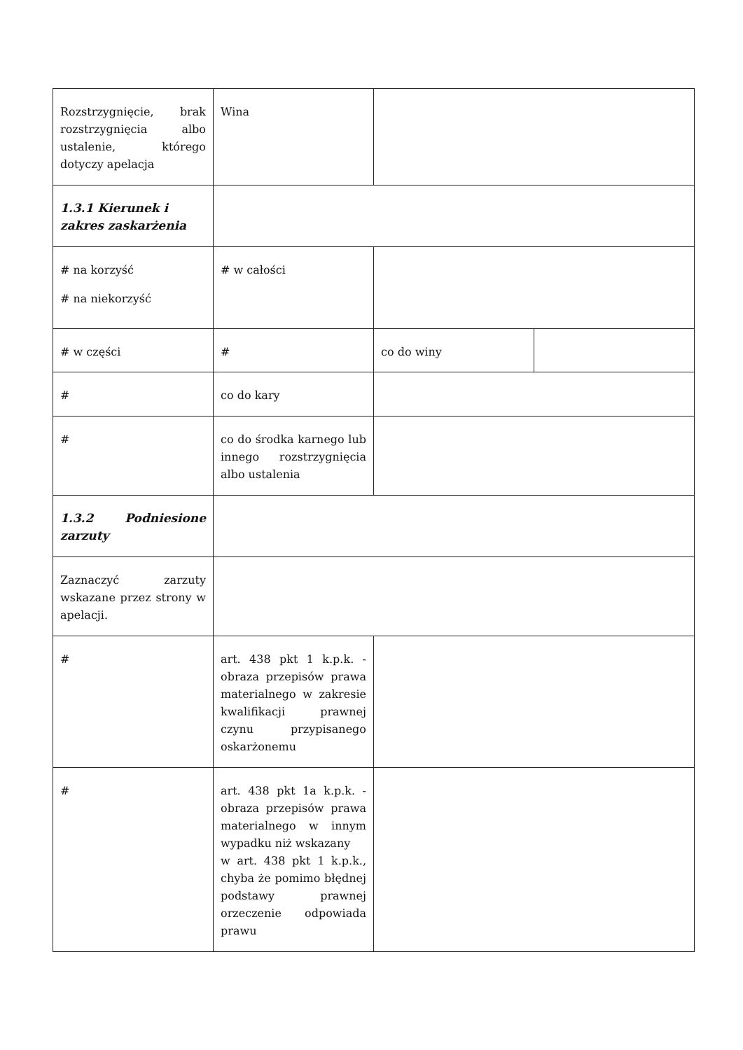| Rozstrzygnięcie, brak rozstrzygnięcia albo ustalenie, którego dotyczy apelacja | Wina | | |
| 1.3.1 Kierunek i zakres zaskarżenia | | | |
| # na korzyść # na niekorzyść | # w całości | | |
| # w części | # | co do winy | |
| # | co do kary | | |
| # | co do środka karnego lub innego rozstrzygnięcia albo ustalenia | | |
| 1.3.2 Podniesione zarzuty | | | |
| Zaznaczyć zarzuty wskazane przez strony w apelacji. | | | |
| # | art. 438 pkt 1 k.p.k. - obraza przepisów prawa materialnego w zakresie kwalifikacji prawnej czynu przypisanego oskarżonemu | | |
| # | art. 438 pkt 1a k.p.k. - obraza przepisów prawa materialnego w innym wypadku niż wskazany w art. 438 pkt 1 k.p.k., chyba że pomimo błędnej podstawy prawnej orzeczenie odpowiada prawu | | |